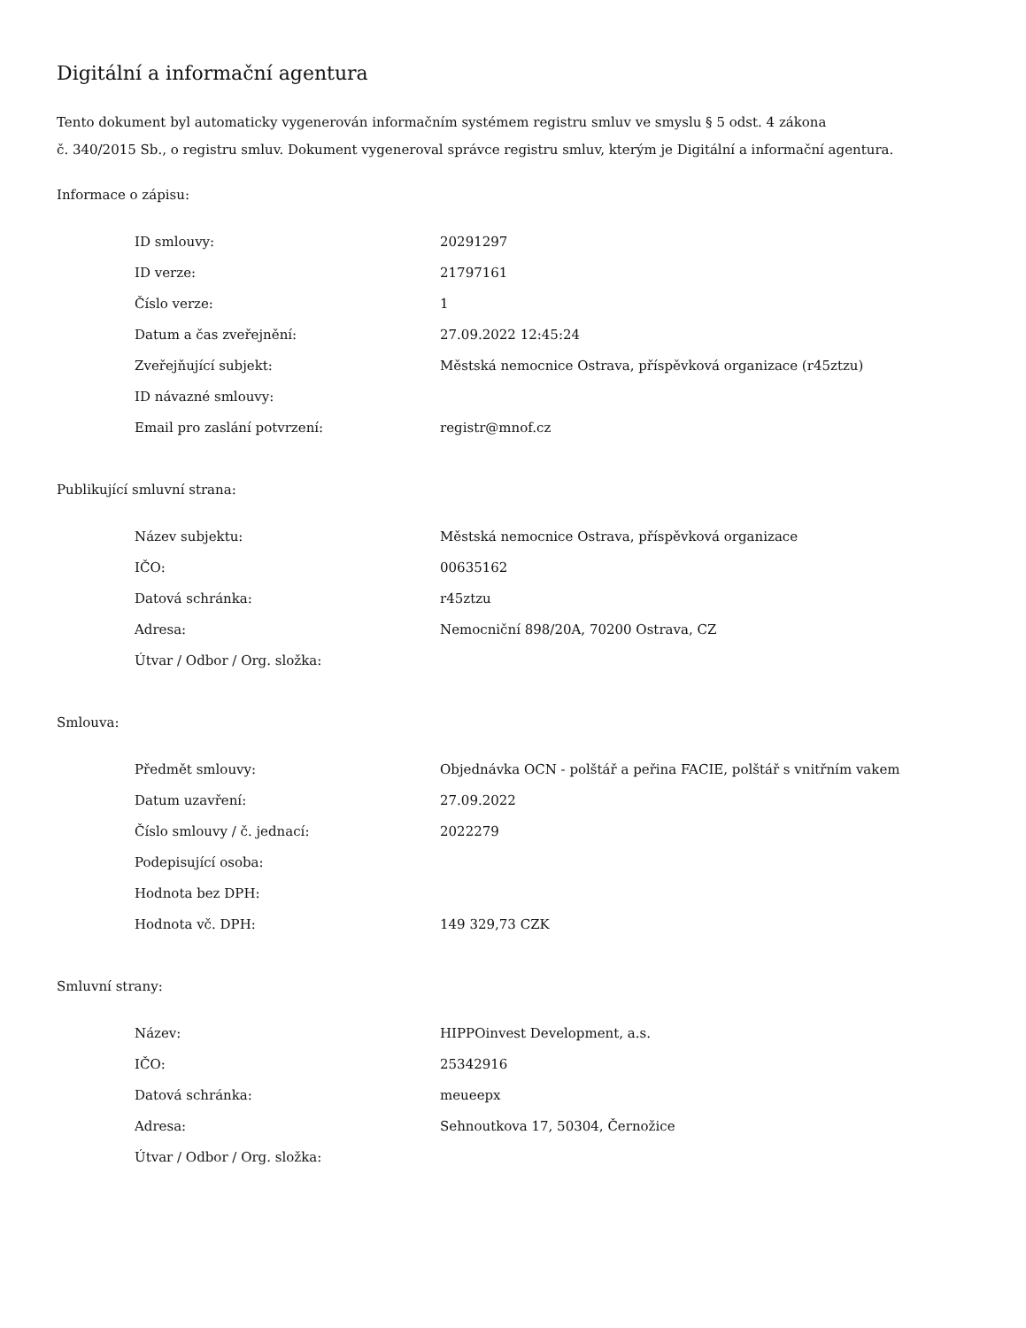Digitální a informační agentura
Tento dokument byl automaticky vygenerován informačním systémem registru smluv ve smyslu § 5 odst. 4 zákona
č. 340/2015 Sb., o registru smluv. Dokument vygeneroval správce registru smluv, kterým je Digitální a informační agentura.
Informace o zápisu:
| ID smlouvy: | 20291297 |
| ID verze: | 21797161 |
| Číslo verze: | 1 |
| Datum a čas zveřejnění: | 27.09.2022 12:45:24 |
| Zveřejňující subjekt: | Městská nemocnice Ostrava, příspěvková organizace (r45ztzu) |
| ID návazné smlouvy: | |
| Email pro zaslání potvrzení: | registr@mnof.cz |
Publikující smluvní strana:
| Název subjektu: | Městská nemocnice Ostrava, příspěvková organizace |
| IČO: | 00635162 |
| Datová schránka: | r45ztzu |
| Adresa: | Nemocniční 898/20A, 70200 Ostrava, CZ |
| Útvar / Odbor / Org. složka: | |
Smlouva:
| Předmět smlouvy: | Objednávka OCN - polštář a peřina FACIE, polštář s vnitřním vakem |
| Datum uzavření: | 27.09.2022 |
| Číslo smlouvy / č. jednací: | 2022279 |
| Podepisující osoba: | |
| Hodnota bez DPH: | |
| Hodnota vč. DPH: | 149 329,73 CZK |
Smluvní strany:
| Název: | HIPPOinvest Development, a.s. |
| IČO: | 25342916 |
| Datová schránka: | meueepx |
| Adresa: | Sehnoutkova 17, 50304, Černožice |
| Útvar / Odbor / Org. složka: | |